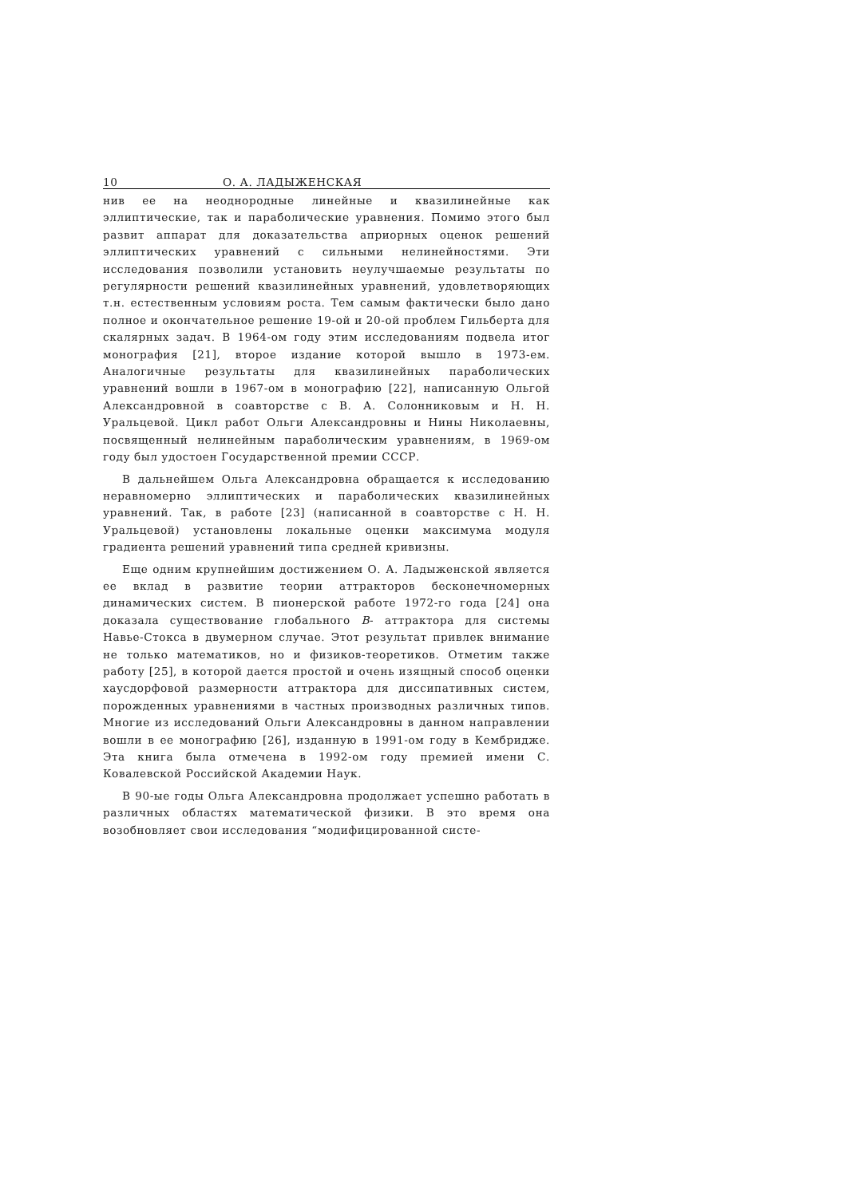10 О. А. ЛАДЫЖЕНСКАЯ
нив ее на неоднородные линейные и квазилинейные как эллиптические, так и параболические уравнения. Помимо этого был развит аппарат для доказательства априорных оценок решений эллиптических уравнений с сильными нелинейностями. Эти исследования позволили установить неулучшаемые результаты по регулярности решений квазилинейных уравнений, удовлетворяющих т.н. естественным условиям роста. Тем самым фактически было дано полное и окончательное решение 19-ой и 20-ой проблем Гильберта для скалярных задач. В 1964-ом году этим исследованиям подвела итог монография [21], второе издание которой вышло в 1973-ем. Аналогичные результаты для квазилинейных параболических уравнений вошли в 1967-ом в монографию [22], написанную Ольгой Александровной в соавторстве с В. А. Солонниковым и Н. Н. Уральцевой. Цикл работ Ольги Александровны и Нины Николаевны, посвященный нелинейным параболическим уравнениям, в 1969-ом году был удостоен Государственной премии СССР.
В дальнейшем Ольга Александровна обращается к исследованию неравномерно эллиптических и параболических квазилинейных уравнений. Так, в работе [23] (написанной в соавторстве с Н. Н. Уральцевой) установлены локальные оценки максимума модуля градиента решений уравнений типа средней кривизны.
Еще одним крупнейшим достижением О. А. Ладыженской является ее вклад в развитие теории аттракторов бесконечномерных динамических систем. В пионерской работе 1972-го года [24] она доказала существование глобального B- аттрактора для системы Навье-Стокса в двумерном случае. Этот результат привлек внимание не только математиков, но и физиков-теоретиков. Отметим также работу [25], в которой дается простой и очень изящный способ оценки хаусдорфовой размерности аттрактора для диссипативных систем, порожденных уравнениями в частных производных различных типов. Многие из исследований Ольги Александровны в данном направлении вошли в ее монографию [26], изданную в 1991-ом году в Кембридже. Эта книга была отмечена в 1992-ом году премией имени С. Ковалевской Российской Академии Наук.
В 90-ые годы Ольга Александровна продолжает успешно работать в различных областях математической физики. В это время она возобновляет свои исследования “модифицированной систе-